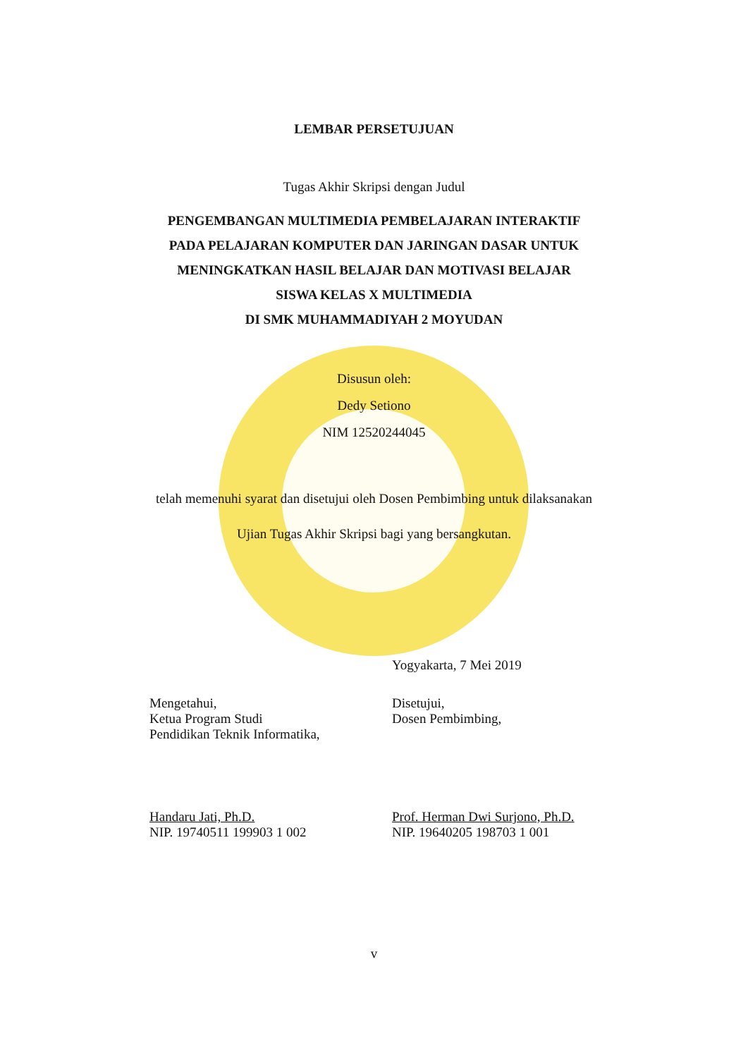LEMBAR PERSETUJUAN
Tugas Akhir Skripsi dengan Judul
PENGEMBANGAN MULTIMEDIA PEMBELAJARAN INTERAKTIF
PADA PELAJARAN KOMPUTER DAN JARINGAN DASAR UNTUK
MENINGKATKAN HASIL BELAJAR DAN MOTIVASI BELAJAR
SISWA KELAS X MULTIMEDIA
DI SMK MUHAMMADIYAH 2 MOYUDAN
Disusun oleh:
Dedy Setiono
NIM 12520244045
telah memenuhi syarat dan disetujui oleh Dosen Pembimbing untuk dilaksanakan
Ujian Tugas Akhir Skripsi bagi yang bersangkutan.
Yogyakarta, 7 Mei 2019
Mengetahui,
Ketua Program Studi
Pendidikan Teknik Informatika,
Disetujui,
Dosen Pembimbing,
Handaru Jati, Ph.D.
NIP. 19740511 199903 1 002
Prof. Herman Dwi Surjono, Ph.D.
NIP. 19640205 198703 1 001
v